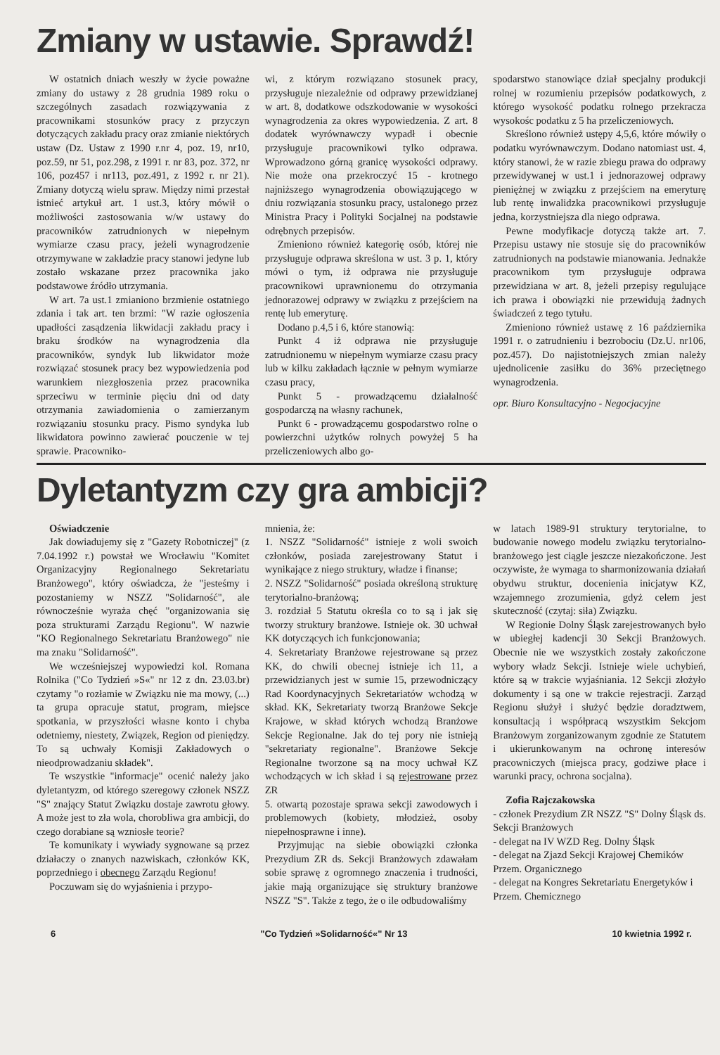Zmiany w ustawie. Sprawdź!
W ostatnich dniach weszły w życie poważne zmiany do ustawy z 28 grudnia 1989 roku o szczególnych zasadach rozwiązywania z pracownikami stosunków pracy z przyczyn dotyczących zakładu pracy oraz zmianie niektórych ustaw (Dz. Ustaw z 1990 r.nr 4, poz. 19, nr10, poz.59, nr 51, poz.298, z 1991 r. nr 83, poz. 372, nr 106, poz457 i nr113, poz.491, z 1992 r. nr 21). Zmiany dotyczą wielu spraw. Między nimi przestał istnieć artykuł art. 1 ust.3, który mówił o możliwości zastosowania w/w ustawy do pracowników zatrudnionych w niepełnym wymiarze czasu pracy, jeżeli wynagrodzenie otrzymywane w zakładzie pracy stanowi jedyne lub zostało wskazane przez pracownika jako podstawowe źródło utrzymania.
W art. 7a ust.1 zmianiono brzmienie ostatniego zdania i tak art. ten brzmi: "W razie ogłoszenia upadłości zasądzenia likwidacji zakładu pracy i braku środków na wynagrodzenia dla pracowników, syndyk lub likwidator może rozwiązać stosunek pracy bez wypowiedzenia pod warunkiem niezgłoszenia przez pracownika sprzeciwu w terminie pięciu dni od daty otrzymania zawiadomienia o zamierzanym rozwiązaniu stosunku pracy. Pismo syndyka lub likwidatora powinno zawierać pouczenie w tej sprawie. Pracowniko-
wi, z którym rozwiązano stosunek pracy, przysługuje niezależnie od odprawy przewidzianej w art. 8, dodatkowe odszkodowanie w wysokości wynagrodzenia za okres wypowiedzenia. Z art. 8 dodatek wyrównawczy wypadł i obecnie przysługuje pracownikowi tylko odprawa. Wprowadzono górną granicę wysokości odprawy. Nie może ona przekroczyć 15 - krotnego najniższego wynagrodzenia obowiązującego w dniu rozwiązania stosunku pracy, ustalonego przez Ministra Pracy i Polityki Socjalnej na podstawie odrębnych przepisów.
Zmieniono również kategorię osób, której nie przysługuje odprawa skreślona w ust. 3 p. 1, który mówi o tym, iż odprawa nie przysługuje pracownikowi uprawnionemu do otrzymania jednorazowej odprawy w związku z przejściem na rentę lub emeryturę.
Dodano p.4,5 i 6, które stanowią:
Punkt 4 iż odprawa nie przysługuje zatrudnionemu w niepełnym wymiarze czasu pracy lub w kilku zakładach łącznie w pełnym wymiarze czasu pracy,
Punkt 5 - prowadzącemu działalność gospodarczą na własny rachunek,
Punkt 6 - prowadzącemu gospodarstwo rolne o powierzchni użytków rolnych powyżej 5 ha przeliczeniowych albo go-
spodarstwo stanowiące dział specjalny produkcji rolnej w rozumieniu przepisów podatkowych, z którego wysokość podatku rolnego przekracza wysokośc podatku z 5 ha przeliczeniowych.
Skreślono również ustępy 4,5,6, które mówiły o podatku wyrównawczym. Dodano natomiast ust. 4, który stanowi, że w razie zbiegu prawa do odprawy przewidywanej w ust.1 i jednorazowej odprawy pieniężnej w związku z przejściem na emeryturę lub rentę inwalidzka pracownikowi przysługuje jedna, korzystniejsza dla niego odprawa.
Pewne modyfikacje dotyczą także art. 7. Przepisu ustawy nie stosuje się do pracowników zatrudnionych na podstawie mianowania. Jednakże pracownikom tym przysługuje odprawa przewidziana w art. 8, jeżeli przepisy regulujące ich prawa i obowiązki nie przewidują żadnych świadczeń z tego tytułu.
Zmieniono również ustawę z 16 października 1991 r. o zatrudnieniu i bezrobociu (Dz.U. nr106, poz.457). Do najistotniejszych zmian należy ujednolicenie zasiłku do 36% przeciętnego wynagrodzenia.
opr. Biuro Konsultacyjno - Negocjacyjne
Dyletantyzm czy gra ambicji?
Oświadczenie
Jak dowiadujemy się z "Gazety Robotniczej" (z 7.04.1992 r.) powstał we Wrocławiu "Komitet Organizacyjny Regionalnego Sekretariatu Branżowego", który oświadcza, że "jesteśmy i pozostaniemy w NSZZ "Solidarność", ale równocześnie wyraża chęć "organizowania się poza strukturami Zarządu Regionu". W nazwie "KO Regionalnego Sekretariatu Branżowego" nie ma znaku "Solidarność".
We wcześniejszej wypowiedzi kol. Romana Rolnika ("Co Tydzień »S«" nr 12 z dn. 23.03.br) czytamy "o rozłamie w Związku nie ma mowy, (...) ta grupa opracuje statut, program, miejsce spotkania, w przyszłości własne konto i chyba odetniemy, niestety, Związek, Region od pieniędzy. To są uchwały Komisji Zakładowych o nieodprowadzaniu składek".
Te wszystkie "informacje" ocenić należy jako dyletantyzm, od którego szeregowy członek NSZZ "S" znający Statut Związku dostaje zawrotu głowy. A może jest to zła wola, chorobliwa gra ambicji, do czego dorabiane są wzniosłe teorie?
Te komunikaty i wywiady sygnowane są przez działaczy o znanych nazwiskach, członków KK, poprzedniego i obecnego Zarządu Regionu!
Poczuwam się do wyjaśnienia i przypo-
mnienia, że:
1. NSZZ "Solidarność" istnieje z woli swoich członków, posiada zarejestrowany Statut i wynikające z niego struktury, władze i finanse;
2. NSZZ "Solidarność" posiada określoną strukturę terytorialno-branżową;
3. rozdział 5 Statutu określa co to są i jak się tworzy struktury branżowe. Istnieje ok. 30 uchwał KK dotyczących ich funkcjonowania;
4. Sekretariaty Branżowe rejestrowane są przez KK, do chwili obecnej istnieje ich 11, a przewidzianych jest w sumie 15, przewodniczący Rad Koordynacyjnych Sekretariatów wchodzą w skład. KK, Sekretariaty tworzą Branżowe Sekcje Krajowe, w skład których wchodzą Branżowe Sekcje Regionalne. Jak do tej pory nie istnieją "sekretariaty regionalne". Branżowe Sekcje Regionalne tworzone są na mocy uchwał KZ wchodzących w ich skład i są rejestrowane przez ZR
5. otwartą pozostaje sprawa sekcji zawodowych i problemowych (kobiety, młodzież, osoby niepełnosprawne i inne).
Przyjmując na siebie obowiązki członka Prezydium ZR ds. Sekcji Branżowych zdawałam sobie sprawę z ogromnego znaczenia i trudności, jakie mają organizujące się struktury branżowe NSZZ "S". Także z tego, że o ile odbudowaliśmy
w latach 1989-91 struktury terytorialne, to budowanie nowego modelu związku terytorialno-branżowego jest ciągle jeszcze niezakończone. Jest oczywiste, że wymaga to sharmonizowania działań obydwu struktur, docenienia inicjatyw KZ, wzajemnego zrozumienia, gdyż celem jest skuteczność (czytaj: siła) Związku.
W Regionie Dolny Śląsk zarejestrowanych było w ubiegłej kadencji 30 Sekcji Branżowych. Obecnie nie we wszystkich zostały zakończone wybory władz Sekcji. Istnieje wiele uchybień, które są w trakcie wyjaśniania. 12 Sekcji złożyło dokumenty i są one w trakcie rejestracji. Zarząd Regionu służył i służyć będzie doradztwem, konsultacją i współpracą wszystkim Sekcjom Branżowym zorganizowanym zgodnie ze Statutem i ukierunkowanym na ochronę interesów pracowniczych (miejsca pracy, godziwe płace i warunki pracy, ochrona socjalna).
Zofia Rajczakowska
- członek Prezydium ZR NSZZ "S" Dolny Śląsk ds. Sekcji Branżowych
- delegat na IV WZD Reg. Dolny Śląsk
- delegat na Zjazd Sekcji Krajowej Chemików Przem. Organicznego
- delegat na Kongres Sekretariatu Energetyków i Przem. Chemicznego
6 "Co Tydzień »Solidarność«" Nr 13 10 kwietnia 1992 r.